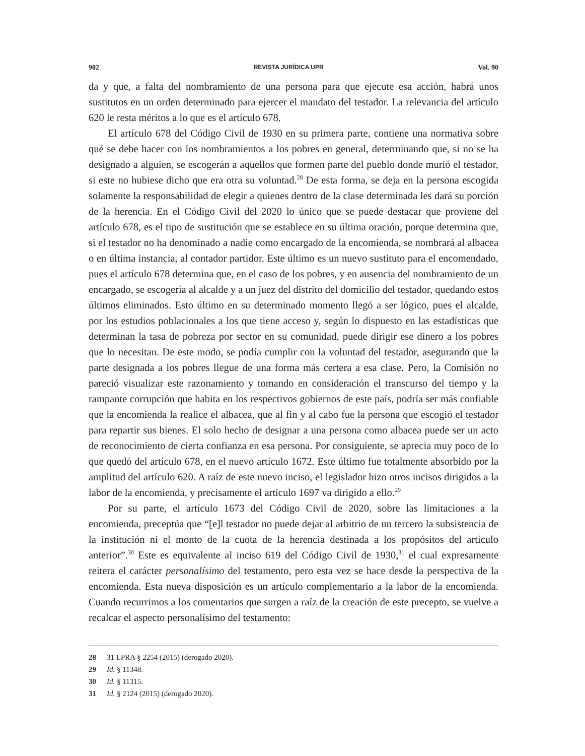902 REVISTA JURÍDICA UPR Vol. 90
da y que, a falta del nombramiento de una persona para que ejecute esa acción, habrá unos sustitutos en un orden determinado para ejercer el mandato del testador. La relevancia del artículo 620 le resta méritos a lo que es el artículo 678.
El artículo 678 del Código Civil de 1930 en su primera parte, contiene una normativa sobre qué se debe hacer con los nombramientos a los pobres en general, determinando que, si no se ha designado a alguien, se escogerán a aquellos que formen parte del pueblo donde murió el testador, si este no hubiese dicho que era otra su voluntad.<sup>28</sup> De esta forma, se deja en la persona escogida solamente la responsabilidad de elegir a quienes dentro de la clase determinada les dará su porción de la herencia. En el Código Civil del 2020 lo único que se puede destacar que proviene del artículo 678, es el tipo de sustitución que se establece en su última oración, porque determina que, si el testador no ha denominado a nadie como encargado de la encomienda, se nombrará al albacea o en última instancia, al contador partidor. Este último es un nuevo sustituto para el encomendado, pues el artículo 678 determina que, en el caso de los pobres, y en ausencia del nombramiento de un encargado, se escogería al alcalde y a un juez del distrito del domicilio del testador, quedando estos últimos eliminados. Esto último en su determinado momento llegó a ser lógico, pues el alcalde, por los estudios poblacionales a los que tiene acceso y, según lo dispuesto en las estadísticas que determinan la tasa de pobreza por sector en su comunidad, puede dirigir ese dinero a los pobres que lo necesitan. De este modo, se podía cumplir con la voluntad del testador, asegurando que la parte designada a los pobres llegue de una forma más certera a esa clase. Pero, la Comisión no pareció visualizar este razonamiento y tomando en consideración el transcurso del tiempo y la rampante corrupción que habita en los respectivos gobiernos de este país, podría ser más confiable que la encomienda la realice el albacea, que al fin y al cabo fue la persona que escogió el testador para repartir sus bienes. El solo hecho de designar a una persona como albacea puede ser un acto de reconocimiento de cierta confianza en esa persona. Por consiguiente, se aprecia muy poco de lo que quedó del artículo 678, en el nuevo artículo 1672. Este último fue totalmente absorbido por la amplitud del artículo 620. A raíz de este nuevo inciso, el legislador hizo otros incisos dirigidos a la labor de la encomienda, y precisamente el artículo 1697 va dirigido a ello.<sup>29</sup>
Por su parte, el artículo 1673 del Código Civil de 2020, sobre las limitaciones a la encomienda, preceptúa que “[e]l testador no puede dejar al arbitrio de un tercero la subsistencia de la institución ni el monto de la cuota de la herencia destinada a los propósitos del artículo anterior”.<sup>30</sup> Este es equivalente al inciso 619 del Código Civil de 1930,<sup>31</sup> el cual expresamente reitera el carácter personalísimo del testamento, pero esta vez se hace desde la perspectiva de la encomienda. Esta nueva disposición es un artículo complementario a la labor de la encomienda. Cuando recurrimos a los comentarios que surgen a raíz de la creación de este precepto, se vuelve a recalcar el aspecto personalísimo del testamento:
28 31 LPRA § 2254 (2015) (derogado 2020).
29 Id. § 11348.
30 Id. § 11315.
31 Id. § 2124 (2015) (derogado 2020).